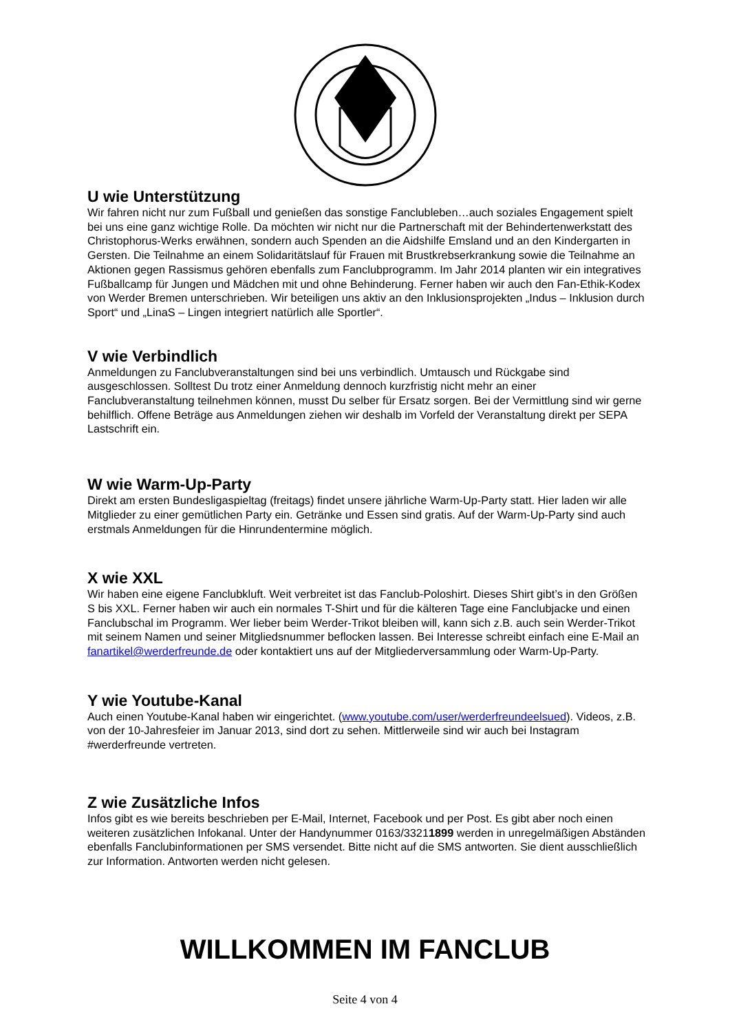U wie Unterstützung
Wir fahren nicht nur zum Fußball und genießen das sonstige Fanclubleben…auch soziales Engagement spielt bei uns eine ganz wichtige Rolle. Da möchten wir nicht nur die Partnerschaft mit der Behindertenwerkstatt des Christophorus-Werks erwähnen, sondern auch Spenden an die Aidshilfe Emsland und an den Kindergarten in Gersten. Die Teilnahme an einem Solidaritätslauf für Frauen mit Brustkrebserkrankung sowie die Teilnahme an Aktionen gegen Rassismus gehören ebenfalls zum Fanclubprogramm. Im Jahr 2014 planten wir ein integratives Fußballcamp für Jungen und Mädchen mit und ohne Behinderung. Ferner haben wir auch den Fan-Ethik-Kodex von Werder Bremen unterschrieben. Wir beteiligen uns aktiv an den Inklusionsprojekten „Indus – Inklusion durch Sport“ und „LinaS – Lingen integriert natürlich alle Sportler“.
V wie Verbindlich
Anmeldungen zu Fanclubveranstaltungen sind bei uns verbindlich. Umtausch und Rückgabe sind ausgeschlossen. Solltest Du trotz einer Anmeldung dennoch kurzfristig nicht mehr an einer Fanclubveranstaltung teilnehmen können, musst Du selber für Ersatz sorgen. Bei der Vermittlung sind wir gerne behilflich. Offene Beträge aus Anmeldungen ziehen wir deshalb im Vorfeld der Veranstaltung direkt per SEPA Lastschrift ein.
W wie Warm-Up-Party
Direkt am ersten Bundesligaspieltag (freitags) findet unsere jährliche Warm-Up-Party statt. Hier laden wir alle Mitglieder zu einer gemütlichen Party ein. Getränke und Essen sind gratis. Auf der Warm-Up-Party sind auch erstmals Anmeldungen für die Hinrundentermine möglich.
X wie XXL
Wir haben eine eigene Fanclubkluft. Weit verbreitet ist das Fanclub-Poloshirt. Dieses Shirt gibt’s in den Größen S bis XXL. Ferner haben wir auch ein normales T-Shirt und für die kälteren Tage eine Fanclubjacke und einen Fanclubschal im Programm. Wer lieber beim Werder-Trikot bleiben will, kann sich z.B. auch sein Werder-Trikot mit seinem Namen und seiner Mitgliedsnummer beflocken lassen. Bei Interesse schreibt einfach eine E-Mail an fanartikel@werderfreunde.de oder kontaktiert uns auf der Mitgliederversammlung oder Warm-Up-Party.
Y wie Youtube-Kanal
Auch einen Youtube-Kanal haben wir eingerichtet. (www.youtube.com/user/werderfreundeelsued). Videos, z.B. von der 10-Jahresfeier im Januar 2013, sind dort zu sehen. Mittlerweile sind wir auch bei Instagram #werderfreunde vertreten.
Z wie Zusätzliche Infos
Infos gibt es wie bereits beschrieben per E-Mail, Internet, Facebook und per Post. Es gibt aber noch einen weiteren zusätzlichen Infokanal. Unter der Handynummer 0163/33211899 werden in unregelmäßigen Abständen ebenfalls Fanclubinformationen per SMS versendet. Bitte nicht auf die SMS antworten. Sie dient ausschließlich zur Information. Antworten werden nicht gelesen.
WILLKOMMEN IM FANCLUB
Seite 4 von 4